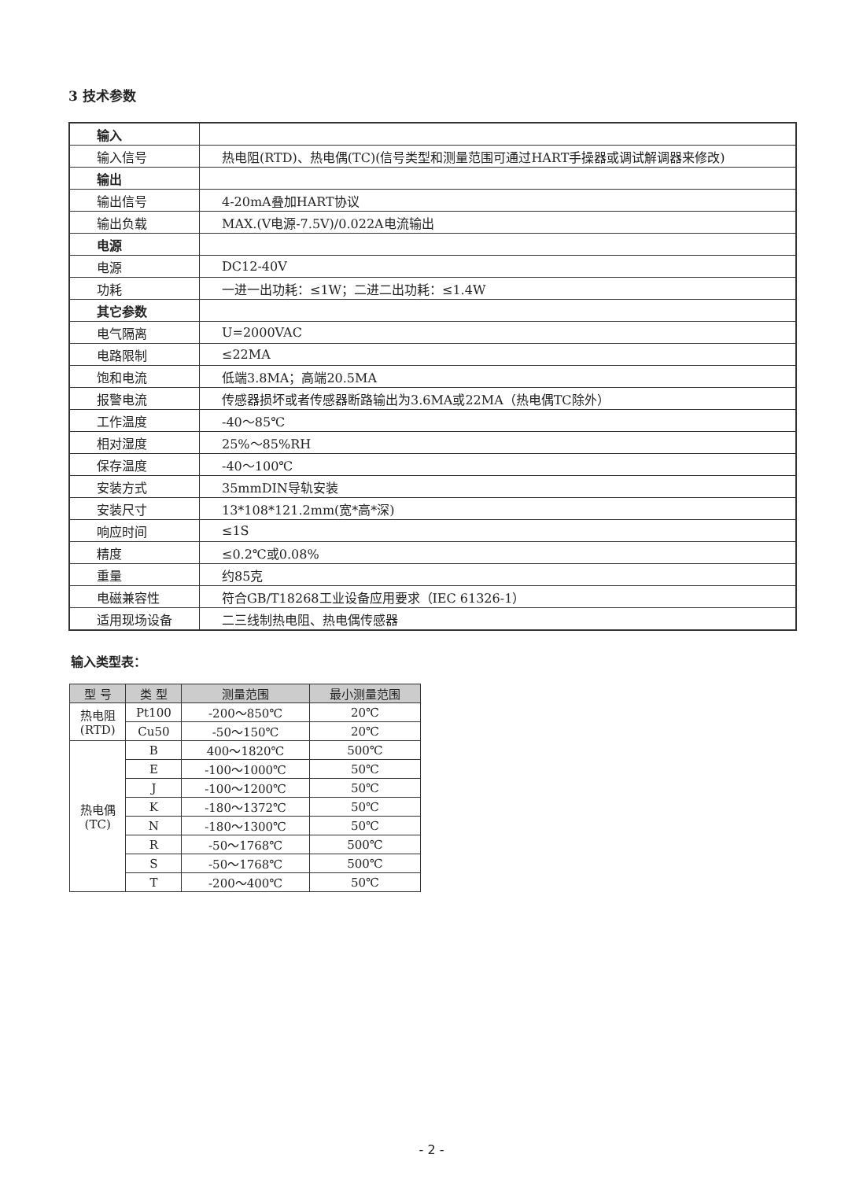3 技术参数
| 输入 | |
| 输入信号 | 热电阻(RTD)、热电偶(TC)(信号类型和测量范围可通过HART手操器或调试解调器来修改) |
| 输出 | |
| 输出信号 | 4-20mA叠加HART协议 |
| 输出负载 | MAX.(V电源-7.5V)/0.022A电流输出 |
| 电源 | |
| 电源 | DC12-40V |
| 功耗 | 一进一出功耗：≤1W；二进二出功耗：≤1.4W |
| 其它参数 | |
| 电气隔离 | U=2000VAC |
| 电路限制 | ≤22MA |
| 饱和电流 | 低端3.8MA；高端20.5MA |
| 报警电流 | 传感器损坏或者传感器断路输出为3.6MA或22MA（热电偶TC除外） |
| 工作温度 | -40～85℃ |
| 相对湿度 | 25%～85%RH |
| 保存温度 | -40～100℃ |
| 安装方式 | 35mmDIN导轨安装 |
| 安装尺寸 | 13*108*121.2mm(宽*高*深) |
| 响应时间 | ≤1S |
| 精度 | ≤0.2℃或0.08% |
| 重量 | 约85克 |
| 电磁兼容性 | 符合GB/T18268工业设备应用要求（IEC 61326-1） |
| 适用现场设备 | 二三线制热电阻、热电偶传感器 |
输入类型表：
| 型 号 | 类 型 | 测量范围 | 最小测量范围 |
| --- | --- | --- | --- |
| 热电阻 (RTD) | Pt100 | -200～850℃ | 20℃ |
| | Cu50 | -50～150℃ | 20℃ |
| 热电偶 (TC) | B | 400～1820℃ | 500℃ |
| | E | -100～1000℃ | 50℃ |
| | J | -100～1200℃ | 50℃ |
| | K | -180～1372℃ | 50℃ |
| | N | -180～1300℃ | 50℃ |
| | R | -50～1768℃ | 500℃ |
| | S | -50～1768℃ | 500℃ |
| | T | -200～400℃ | 50℃ |
- 2 -